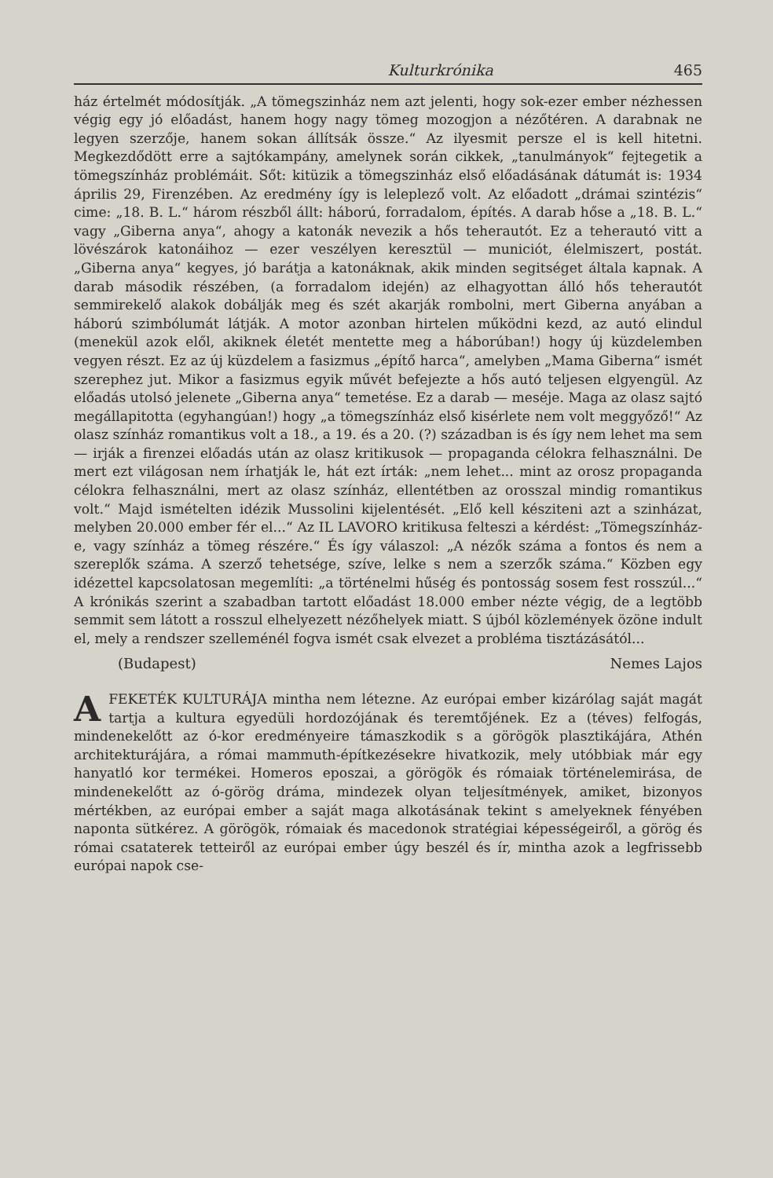Kulturkrónika 465
ház értelmét módosítják. „A tömegszinház nem azt jelenti, hogy sok-ezer ember nézhessen végig egy jó előadást, hanem hogy nagy tömeg mozogjon a nézőtéren. A darabnak ne legyen szerzője, hanem sokan állítsák össze.“ Az ilyesmit persze el is kell hitetni. Megkezdődött erre a sajtókampány, amelynek során cikkek, „tanulmányok“ fejtegetik a tömegszínház problémáit. Sőt: kitüzik a tömegszinház első előadásának dátumát is: 1934 április 29, Firenzében. Az eredmény így is leleplező volt. Az előadott „drámai szintézis“ cime: „18. B. L.“ három részből állt: háború, forradalom, építés. A darab hőse a „18. B. L.“ vagy „Giberna anya“, ahogy a katonák nevezik a hős teherautót. Ez a teherautó vitt a lövészárok katonáihoz — ezer veszélyen keresztül — municiót, élelmiszert, postát. „Giberna anya“ kegyes, jó barátja a katonáknak, akik minden segitséget általa kapnak. A darab második részében, (a forradalom idején) az elhagyottan álló hős teherautót semmirekelő alakok dobálják meg és szét akarják rombolni, mert Giberna anyában a háború szimbólumát látják. A motor azonban hirtelen működni kezd, az autó elindul (menekül azok elől, akiknek életét mentette meg a háborúban!) hogy új küzdelemben vegyen részt. Ez az új küzdelem a fasizmus „építő harca“, amelyben „Mama Giberna“ ismét szerephez jut. Mikor a fasizmus egyik művét befejezte a hős autó teljesen elgyengül. Az előadás utolsó jelenete „Giberna anya“ temetése. Ez a darab — meséje. Maga az olasz sajtó megállapitotta (egyhangúan!) hogy „a tömegszínház első kisérlete nem volt meggyőző!“ Az olasz színház romantikus volt a 18., a 19. és a 20. (?) században is és így nem lehet ma sem — irják a firenzei előadás után az olasz kritikusok — propaganda célokra felhasználni. De mert ezt világosan nem írhatják le, hát ezt írták: „nem lehet... mint az orosz propaganda célokra felhasználni, mert az olasz színház, ellentétben az orosszal mindig romantikus volt.“ Majd ismételten idézik Mussolini kijelentését. „Elő kell késziteni azt a szinházat, melyben 20.000 ember fér el...“ Az IL LAVORO kritikusa felteszi a kérdést: „Tömegszínház-e, vagy színház a tömeg részére.“ És így válaszol: „A nézők száma a fontos és nem a szereplők száma. A szerző tehetsége, szíve, lelke s nem a szerzők száma.“ Közben egy idézettel kapcsolatosan megemlíti: „a történelmi hűség és pontosság sosem fest rosszúl...“ A krónikás szerint a szabadban tartott előadást 18.000 ember nézte végig, de a legtöbb semmit sem látott a rosszul elhelyezett nézőhelyek miatt. S újból közlemények özöne indult el, mely a rendszer szelleménél fogva ismét csak elvezet a probléma tisztázásától...
(Budapest) Nemes Lajos
AFEKETÉK KULTURÁJA mintha nem létezne. Az európai ember kizárólag saját magát tartja a kultura egyedüli hordozójának és teremtőjének. Ez a (téves) felfogás, mindenekelőtt az ó-kor eredményeire támaszkodik s a görögök plasztikájára, Athén architekturájára, a római mammuth-építkezésekre hivatkozik, mely utóbbiak már egy hanyatló kor termékei. Homeros eposzai, a görögök és rómaiak történelemirása, de mindenekelőtt az ó-görög dráma, mindezek olyan teljesítmények, amiket, bizonyos mértékben, az európai ember a saját maga alkotásának tekint s amelyeknek fényében naponta sütkérez. A görögök, rómaiak és macedonok stratégiai képességeiről, a görög és római csataterek tetteiről az európai ember úgy beszél és ír, mintha azok a legfrissebb európai napok cse-